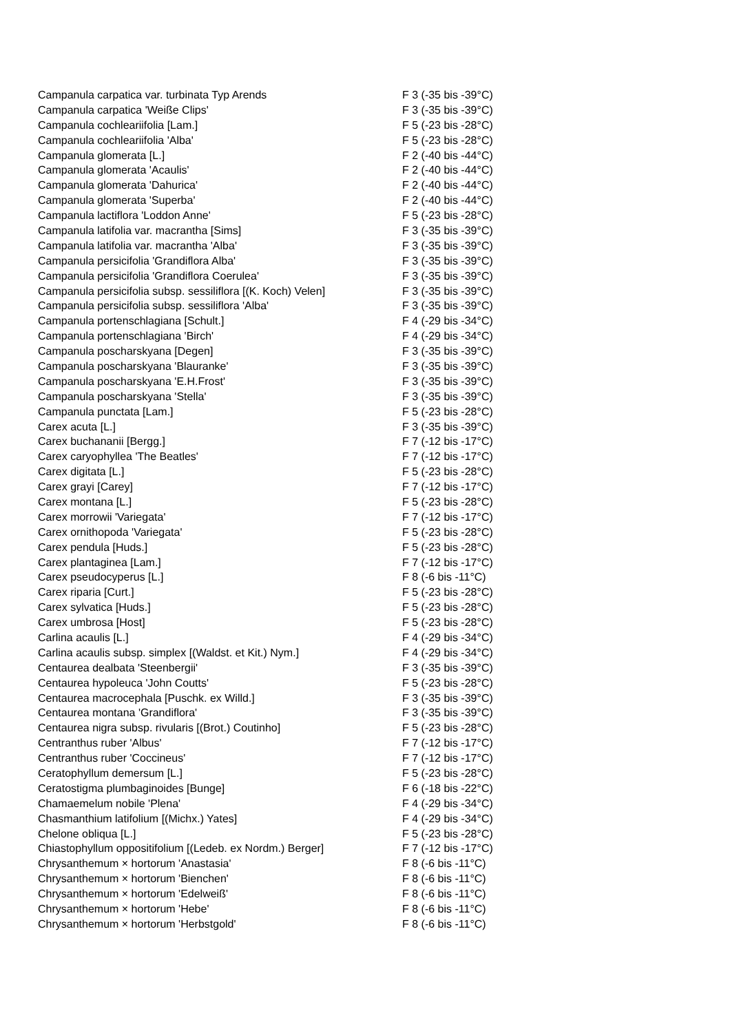| Campanula carpatica var. turbinata Typ Arends | F 3 (-35 bis -39°C) |
| Campanula carpatica 'Weiße Clips' | F 3 (-35 bis -39°C) |
| Campanula cochleariifolia [Lam.] | F 5 (-23 bis -28°C) |
| Campanula cochleariifolia 'Alba' | F 5 (-23 bis -28°C) |
| Campanula glomerata [L.] | F 2 (-40 bis -44°C) |
| Campanula glomerata 'Acaulis' | F 2 (-40 bis -44°C) |
| Campanula glomerata 'Dahurica' | F 2 (-40 bis -44°C) |
| Campanula glomerata 'Superba' | F 2 (-40 bis -44°C) |
| Campanula lactiflora 'Loddon Anne' | F 5 (-23 bis -28°C) |
| Campanula latifolia var. macrantha [Sims] | F 3 (-35 bis -39°C) |
| Campanula latifolia var. macrantha 'Alba' | F 3 (-35 bis -39°C) |
| Campanula persicifolia 'Grandiflora Alba' | F 3 (-35 bis -39°C) |
| Campanula persicifolia 'Grandiflora Coerulea' | F 3 (-35 bis -39°C) |
| Campanula persicifolia subsp. sessiliflora [(K. Koch) Velen] | F 3 (-35 bis -39°C) |
| Campanula persicifolia subsp. sessiliflora 'Alba' | F 3 (-35 bis -39°C) |
| Campanula portenschlagiana [Schult.] | F 4 (-29 bis -34°C) |
| Campanula portenschlagiana 'Birch' | F 4 (-29 bis -34°C) |
| Campanula poscharskyana [Degen] | F 3 (-35 bis -39°C) |
| Campanula poscharskyana 'Blauranke' | F 3 (-35 bis -39°C) |
| Campanula poscharskyana 'E.H.Frost' | F 3 (-35 bis -39°C) |
| Campanula poscharskyana 'Stella' | F 3 (-35 bis -39°C) |
| Campanula punctata [Lam.] | F 5 (-23 bis -28°C) |
| Carex acuta [L.] | F 3 (-35 bis -39°C) |
| Carex buchananii [Bergg.] | F 7 (-12 bis -17°C) |
| Carex caryophyllea 'The Beatles' | F 7 (-12 bis -17°C) |
| Carex digitata [L.] | F 5 (-23 bis -28°C) |
| Carex grayi [Carey] | F 7 (-12 bis -17°C) |
| Carex montana [L.] | F 5 (-23 bis -28°C) |
| Carex morrowii 'Variegata' | F 7 (-12 bis -17°C) |
| Carex ornithopoda 'Variegata' | F 5 (-23 bis -28°C) |
| Carex pendula [Huds.] | F 5 (-23 bis -28°C) |
| Carex plantaginea [Lam.] | F 7 (-12 bis -17°C) |
| Carex pseudocyperus [L.] | F 8 (-6 bis -11°C) |
| Carex riparia [Curt.] | F 5 (-23 bis -28°C) |
| Carex sylvatica [Huds.] | F 5 (-23 bis -28°C) |
| Carex umbrosa [Host] | F 5 (-23 bis -28°C) |
| Carlina acaulis [L.] | F 4 (-29 bis -34°C) |
| Carlina acaulis subsp. simplex [(Waldst. et Kit.) Nym.] | F 4 (-29 bis -34°C) |
| Centaurea dealbata 'Steenbergii' | F 3 (-35 bis -39°C) |
| Centaurea hypoleuca 'John Coutts' | F 5 (-23 bis -28°C) |
| Centaurea macrocephala [Puschk. ex Willd.] | F 3 (-35 bis -39°C) |
| Centaurea montana 'Grandiflora' | F 3 (-35 bis -39°C) |
| Centaurea nigra subsp. rivularis [(Brot.) Coutinho] | F 5 (-23 bis -28°C) |
| Centranthus ruber 'Albus' | F 7 (-12 bis -17°C) |
| Centranthus ruber 'Coccineus' | F 7 (-12 bis -17°C) |
| Ceratophyllum demersum [L.] | F 5 (-23 bis -28°C) |
| Ceratostigma plumbaginoides [Bunge] | F 6 (-18 bis -22°C) |
| Chamaemelum nobile 'Plena' | F 4 (-29 bis -34°C) |
| Chasmanthium latifolium [(Michx.) Yates] | F 4 (-29 bis -34°C) |
| Chelone obliqua [L.] | F 5 (-23 bis -28°C) |
| Chiastophyllum oppositifolium [(Ledeb. ex Nordm.) Berger] | F 7 (-12 bis -17°C) |
| Chrysanthemum × hortorum 'Anastasia' | F 8 (-6 bis -11°C) |
| Chrysanthemum × hortorum 'Bienchen' | F 8 (-6 bis -11°C) |
| Chrysanthemum × hortorum 'Edelweiß' | F 8 (-6 bis -11°C) |
| Chrysanthemum × hortorum 'Hebe' | F 8 (-6 bis -11°C) |
| Chrysanthemum × hortorum 'Herbstgold' | F 8 (-6 bis -11°C) |